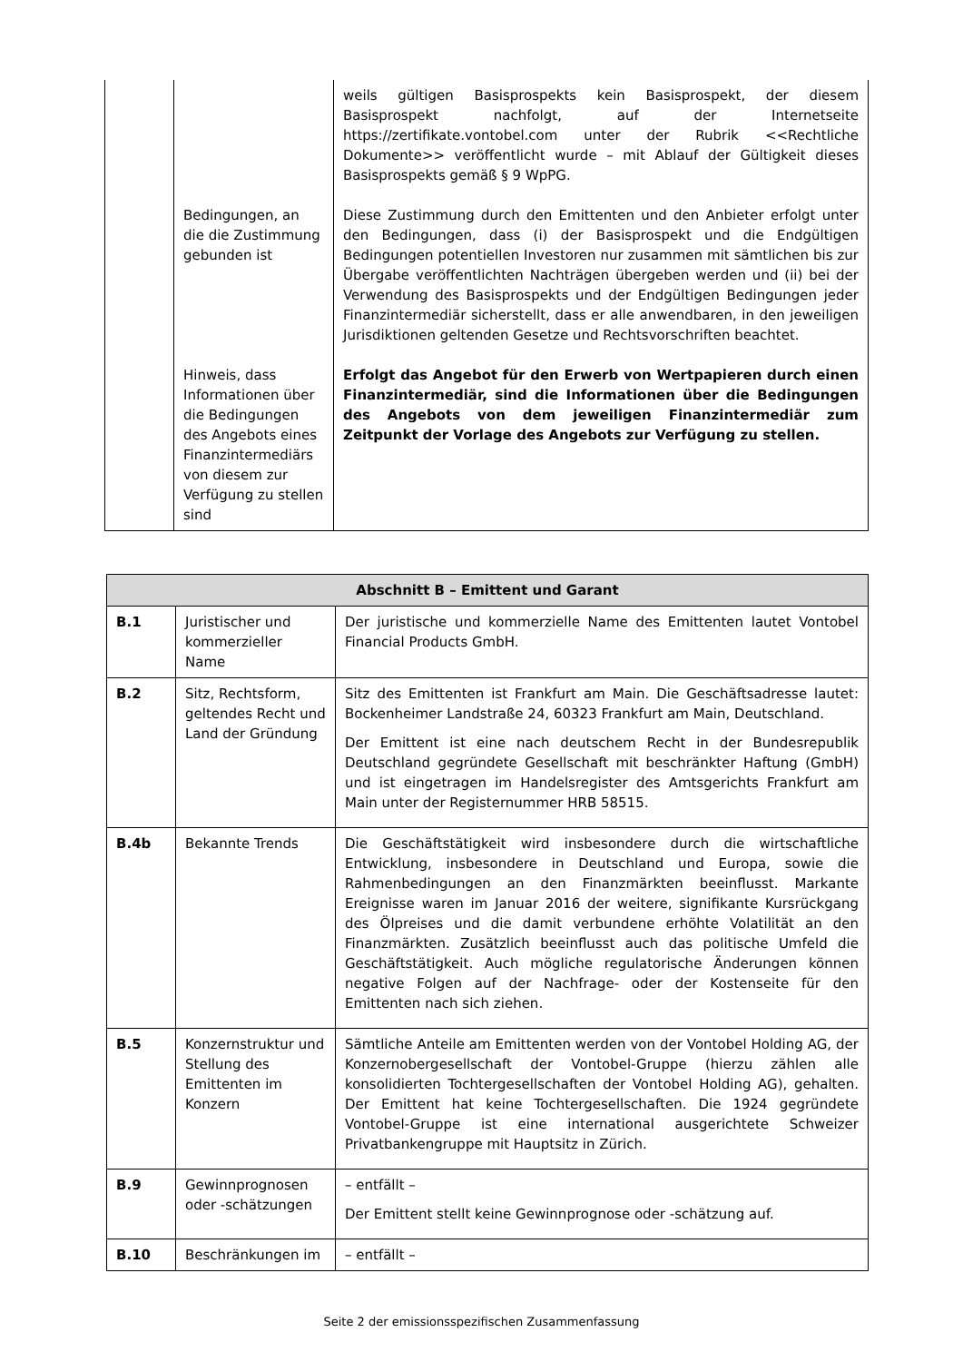| | | weils gültigen Basisprospekts kein Basisprospekt, der diesem Basisprospekt nachfolgt, auf der Internetseite https://zertifikate.vontobel.com unter der Rubrik <<Rechtliche Dokumente>> veröffentlicht wurde – mit Ablauf der Gültigkeit dieses Basisprospekts gemäß § 9 WpPG. |
| | Bedingungen, an die die Zustimmung gebunden ist | Diese Zustimmung durch den Emittenten und den Anbieter erfolgt unter den Bedingungen, dass (i) der Basisprospekt und die Endgültigen Bedingungen potentiellen Investoren nur zusammen mit sämtlichen bis zur Übergabe veröffentlichten Nachträgen übergeben werden und (ii) bei der Verwendung des Basisprospekts und der Endgültigen Bedingungen jeder Finanzintermediär sicherstellt, dass er alle anwendbaren, in den jeweiligen Jurisdiktionen geltenden Gesetze und Rechtsvorschriften beachtet. |
| | Hinweis, dass Informationen über die Bedingungen des Angebots eines Finanzintermediärs von diesem zur Verfügung zu stellen sind | Erfolgt das Angebot für den Erwerb von Wertpapieren durch einen Finanzintermediär, sind die Informationen über die Bedingungen des Angebots von dem jeweiligen Finanzintermediär zum Zeitpunkt der Vorlage des Angebots zur Verfügung zu stellen. |
| Abschnitt B – Emittent und Garant | | |
| --- | --- | --- |
| B.1 | Juristischer und kommerzieller Name | Der juristische und kommerzielle Name des Emittenten lautet Vontobel Financial Products GmbH. |
| B.2 | Sitz, Rechtsform, geltendes Recht und Land der Gründung | Sitz des Emittenten ist Frankfurt am Main. Die Geschäftsadresse lautet: Bockenheimer Landstraße 24, 60323 Frankfurt am Main, Deutschland. Der Emittent ist eine nach deutschem Recht in der Bundesrepublik Deutschland gegründete Gesellschaft mit beschränkter Haftung (GmbH) und ist eingetragen im Handelsregister des Amtsgerichts Frankfurt am Main unter der Registernummer HRB 58515. |
| B.4b | Bekannte Trends | Die Geschäftstätigkeit wird insbesondere durch die wirtschaftliche Entwicklung, insbesondere in Deutschland und Europa, sowie die Rahmenbedingungen an den Finanzmärkten beeinflusst. Markante Ereignisse waren im Januar 2016 der weitere, signifikante Kursrückgang des Ölpreises und die damit verbundene erhöhte Volatilität an den Finanzmärkten. Zusätzlich beeinflusst auch das politische Umfeld die Geschäftstätigkeit. Auch mögliche regulatorische Änderungen können negative Folgen auf der Nachfrage- oder der Kostenseite für den Emittenten nach sich ziehen. |
| B.5 | Konzernstruktur und Stellung des Emittenten im Konzern | Sämtliche Anteile am Emittenten werden von der Vontobel Holding AG, der Konzernobergesellschaft der Vontobel-Gruppe (hierzu zählen alle konsolidierten Tochtergesellschaften der Vontobel Holding AG), gehalten. Der Emittent hat keine Tochtergesellschaften. Die 1924 gegründete Vontobel-Gruppe ist eine international ausgerichtete Schweizer Privatbankengruppe mit Hauptsitz in Zürich. |
| B.9 | Gewinnprognosen oder -schätzungen | – entfällt – Der Emittent stellt keine Gewinnprognose oder -schätzung auf. |
| B.10 | Beschränkungen im | – entfällt – |
Seite 2 der emissionsspezifischen Zusammenfassung